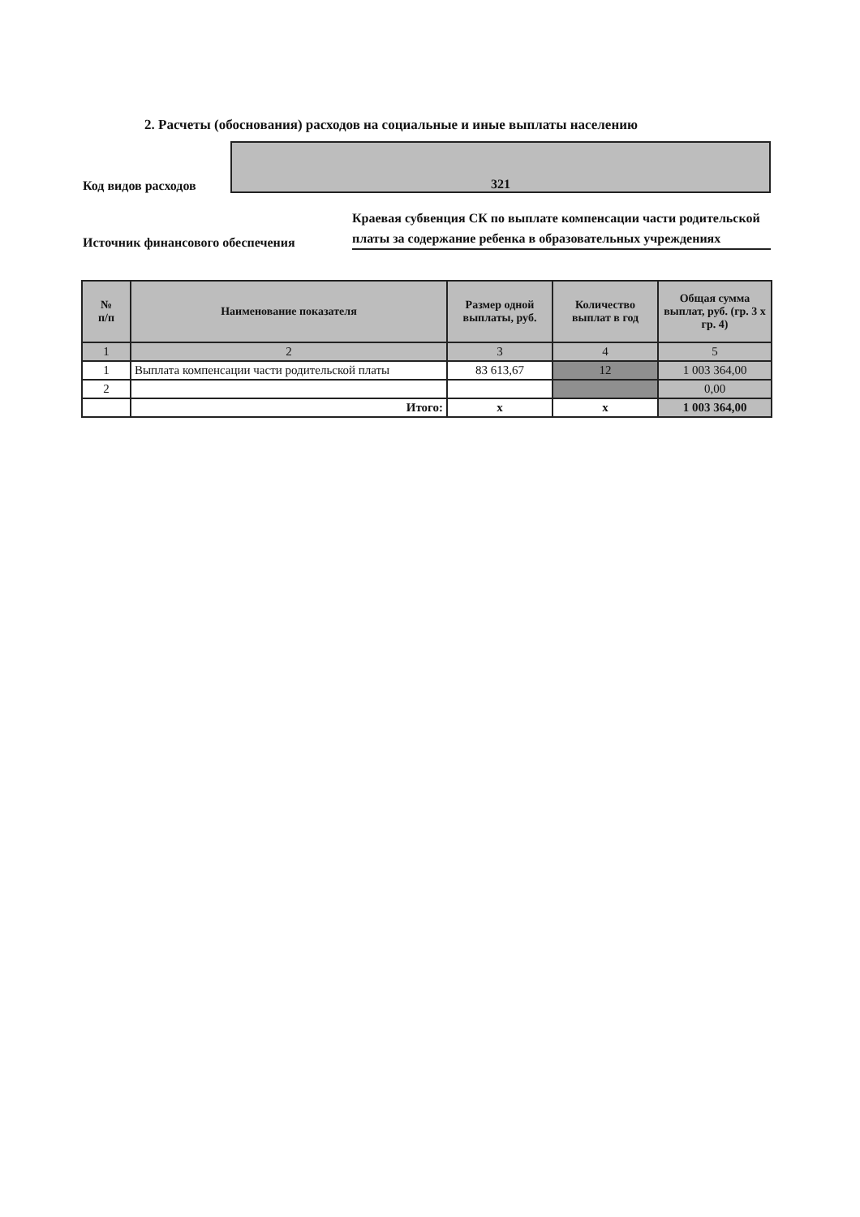2. Расчеты (обоснования) расходов на социальные и иные выплаты населению
Код видов расходов
321
Источник финансового обеспечения
Краевая субвенция СК по выплате компенсации части родительской платы за содержание ребенка в образовательных учреждениях
| № п/п | Наименование показателя | Размер одной выплаты, руб. | Количество выплат в год | Общая сумма выплат, руб. (гр. 3 х гр. 4) |
| --- | --- | --- | --- | --- |
| 1 | 2 | 3 | 4 | 5 |
| 1 | Выплата компенсации части родительской платы | 83 613,67 | 12 | 1 003 364,00 |
| 2 | | | | 0,00 |
| | Итого: | х | х | 1 003 364,00 |